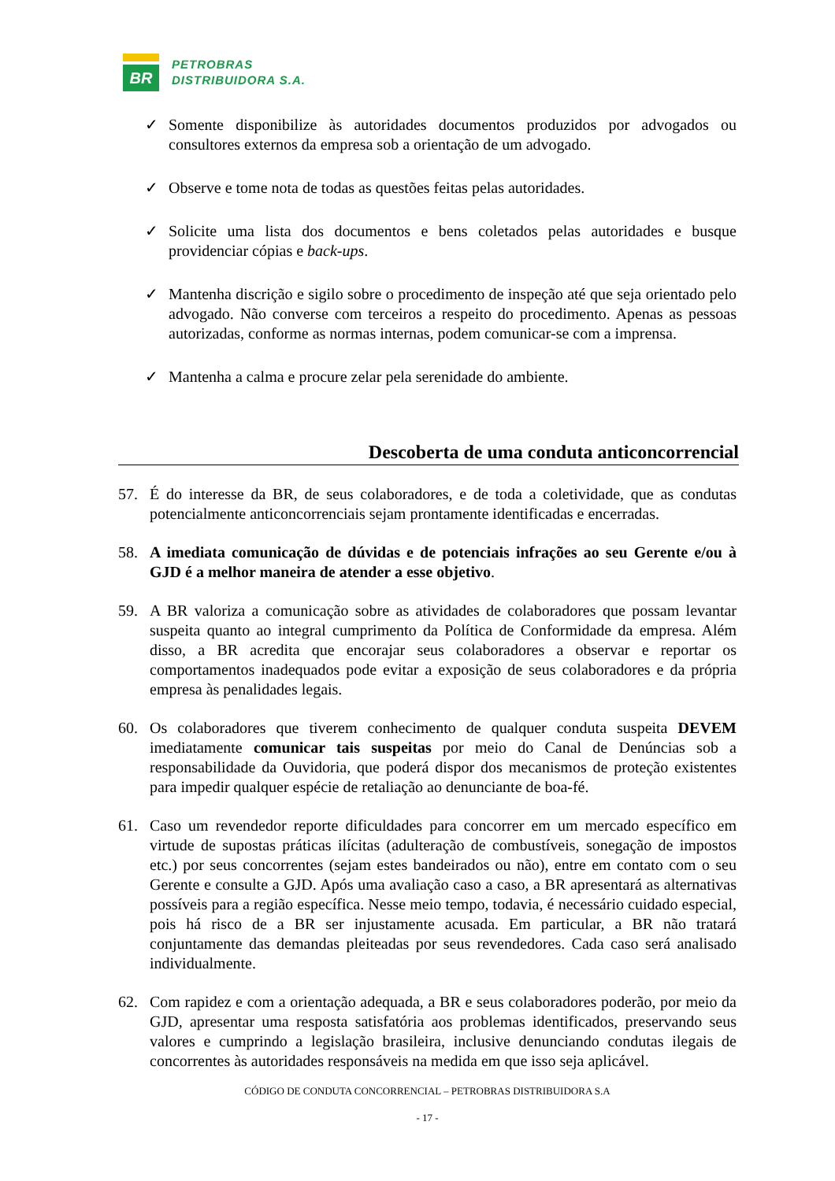BR
PETROBRAS
DISTRIBUIDORA S.A.
✓ Somente disponibilize às autoridades documentos produzidos por advogados ou consultores externos da empresa sob a orientação de um advogado.
✓ Observe e tome nota de todas as questões feitas pelas autoridades.
✓ Solicite uma lista dos documentos e bens coletados pelas autoridades e busque providenciar cópias e back-ups.
✓ Mantenha discrição e sigilo sobre o procedimento de inspeção até que seja orientado pelo advogado. Não converse com terceiros a respeito do procedimento. Apenas as pessoas autorizadas, conforme as normas internas, podem comunicar-se com a imprensa.
✓ Mantenha a calma e procure zelar pela serenidade do ambiente.
Descoberta de uma conduta anticoncorrencial
57. É do interesse da BR, de seus colaboradores, e de toda a coletividade, que as condutas potencialmente anticoncorrenciais sejam prontamente identificadas e encerradas.
58. A imediata comunicação de dúvidas e de potenciais infrações ao seu Gerente e/ou à GJD é a melhor maneira de atender a esse objetivo.
59. A BR valoriza a comunicação sobre as atividades de colaboradores que possam levantar suspeita quanto ao integral cumprimento da Política de Conformidade da empresa. Além disso, a BR acredita que encorajar seus colaboradores a observar e reportar os comportamentos inadequados pode evitar a exposição de seus colaboradores e da própria empresa às penalidades legais.
60. Os colaboradores que tiverem conhecimento de qualquer conduta suspeita DEVEM imediatamente comunicar tais suspeitas por meio do Canal de Denúncias sob a responsabilidade da Ouvidoria, que poderá dispor dos mecanismos de proteção existentes para impedir qualquer espécie de retaliação ao denunciante de boa-fé.
61. Caso um revendedor reporte dificuldades para concorrer em um mercado específico em virtude de supostas práticas ilícitas (adulteração de combustíveis, sonegação de impostos etc.) por seus concorrentes (sejam estes bandeirados ou não), entre em contato com o seu Gerente e consulte a GJD. Após uma avaliação caso a caso, a BR apresentará as alternativas possíveis para a região específica. Nesse meio tempo, todavia, é necessário cuidado especial, pois há risco de a BR ser injustamente acusada. Em particular, a BR não tratará conjuntamente das demandas pleiteadas por seus revendedores. Cada caso será analisado individualmente.
62. Com rapidez e com a orientação adequada, a BR e seus colaboradores poderão, por meio da GJD, apresentar uma resposta satisfatória aos problemas identificados, preservando seus valores e cumprindo a legislação brasileira, inclusive denunciando condutas ilegais de concorrentes às autoridades responsáveis na medida em que isso seja aplicável.
CÓDIGO DE CONDUTA CONCORRENCIAL – PETROBRAS DISTRIBUIDORA S.A
- 17 -